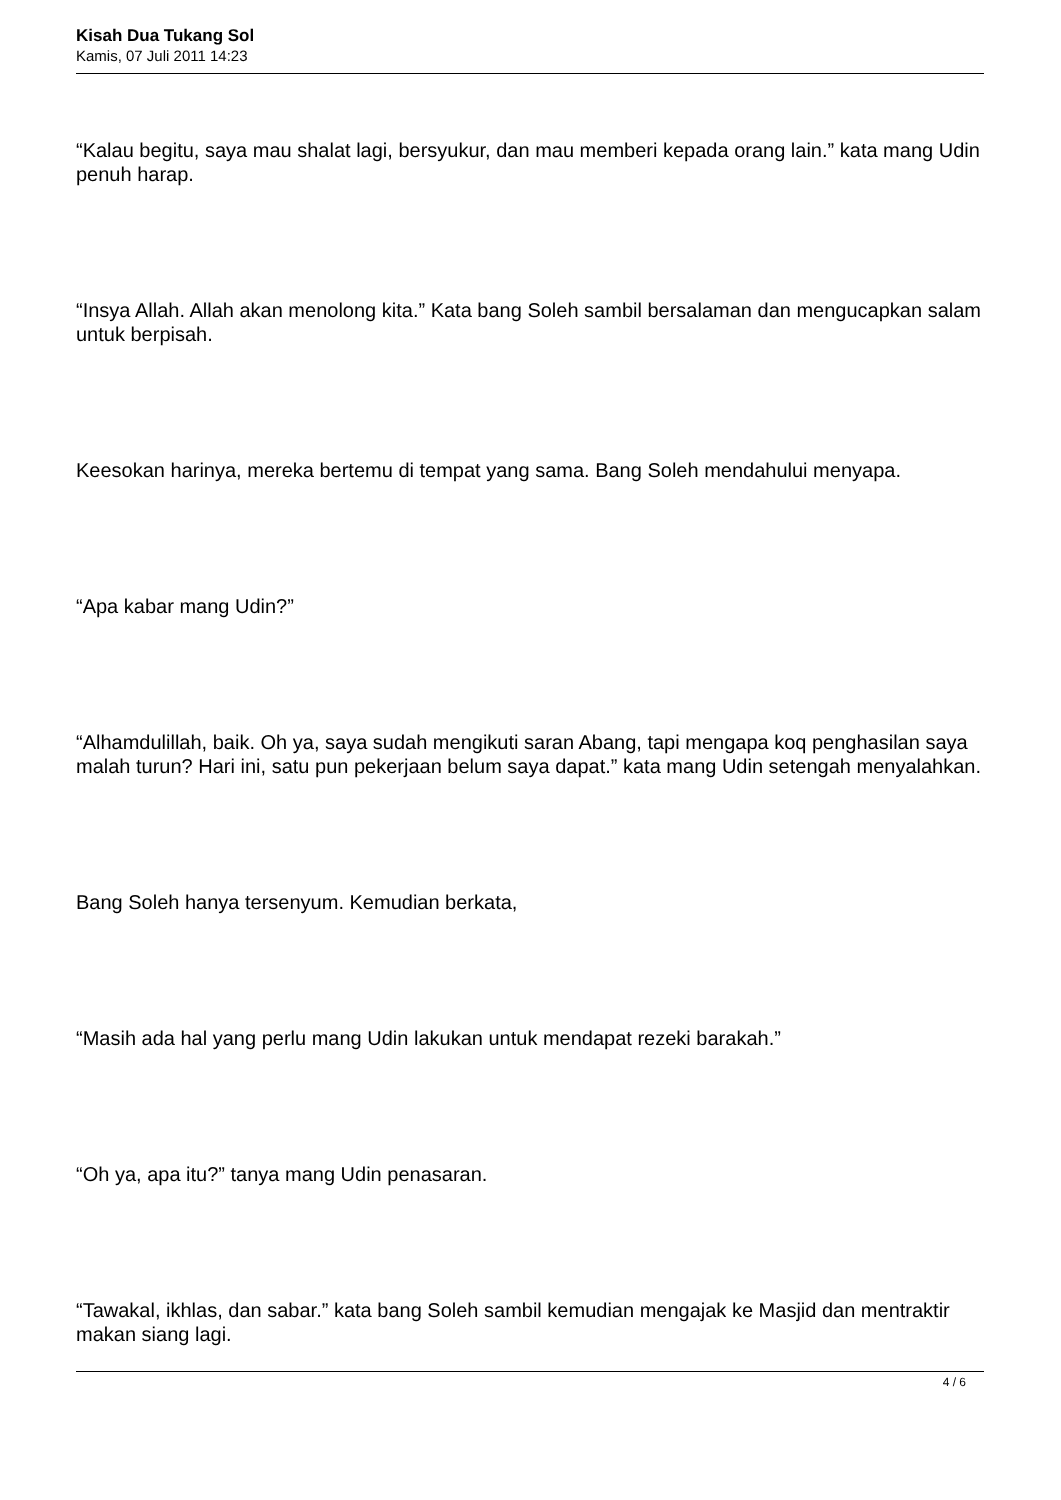Kisah Dua Tukang Sol
Kamis, 07 Juli 2011 14:23
“Kalau begitu, saya mau shalat lagi, bersyukur, dan mau memberi kepada orang lain.” kata mang Udin penuh harap.
“Insya Allah. Allah akan menolong kita.” Kata bang Soleh sambil bersalaman dan mengucapkan salam untuk berpisah.
Keesokan harinya, mereka bertemu di tempat yang sama. Bang Soleh mendahului menyapa.
“Apa kabar mang Udin?”
“Alhamdulillah, baik. Oh ya, saya sudah mengikuti saran Abang, tapi mengapa koq penghasilan saya malah turun? Hari ini, satu pun pekerjaan belum saya dapat.” kata mang Udin setengah menyalahkan.
Bang Soleh hanya tersenyum. Kemudian berkata,
“Masih ada hal yang perlu mang Udin lakukan untuk mendapat rezeki barakah.”
“Oh ya, apa itu?” tanya mang Udin penasaran.
“Tawakal, ikhlas, dan sabar.” kata bang Soleh sambil kemudian mengajak ke Masjid dan mentraktir makan siang lagi.
4 / 6